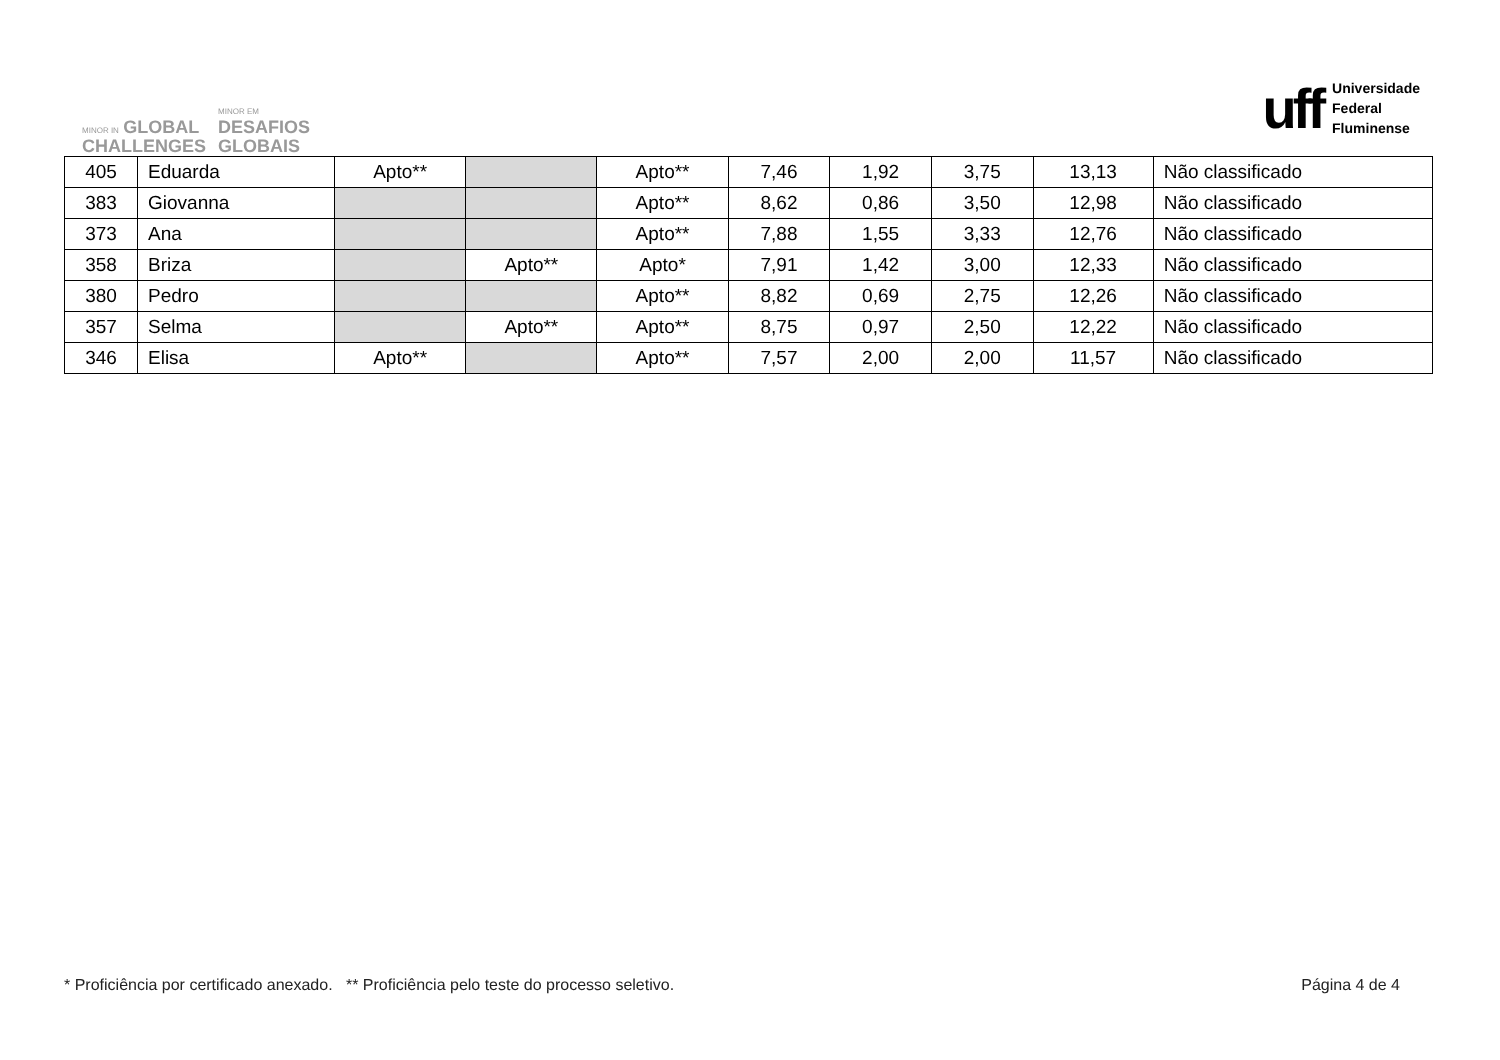MINOR IN GLOBAL
CHALLENGES
MINOR EM
DESAFIOS
GLOBAIS
uff Universidade
Federal
Fluminense
| 405 | Eduarda | Apto** | | Apto** | 7,46 | 1,92 | 3,75 | 13,13 | Não classificado |
| 383 | Giovanna | | | Apto** | 8,62 | 0,86 | 3,50 | 12,98 | Não classificado |
| 373 | Ana | | | Apto** | 7,88 | 1,55 | 3,33 | 12,76 | Não classificado |
| 358 | Briza | | Apto** | Apto* | 7,91 | 1,42 | 3,00 | 12,33 | Não classificado |
| 380 | Pedro | | | Apto** | 8,82 | 0,69 | 2,75 | 12,26 | Não classificado |
| 357 | Selma | | Apto** | Apto** | 8,75 | 0,97 | 2,50 | 12,22 | Não classificado |
| 346 | Elisa | Apto** | | Apto** | 7,57 | 2,00 | 2,00 | 11,57 | Não classificado |
* Proficiência por certificado anexado. ** Proficiência pelo teste do processo seletivo. Página 4 de 4